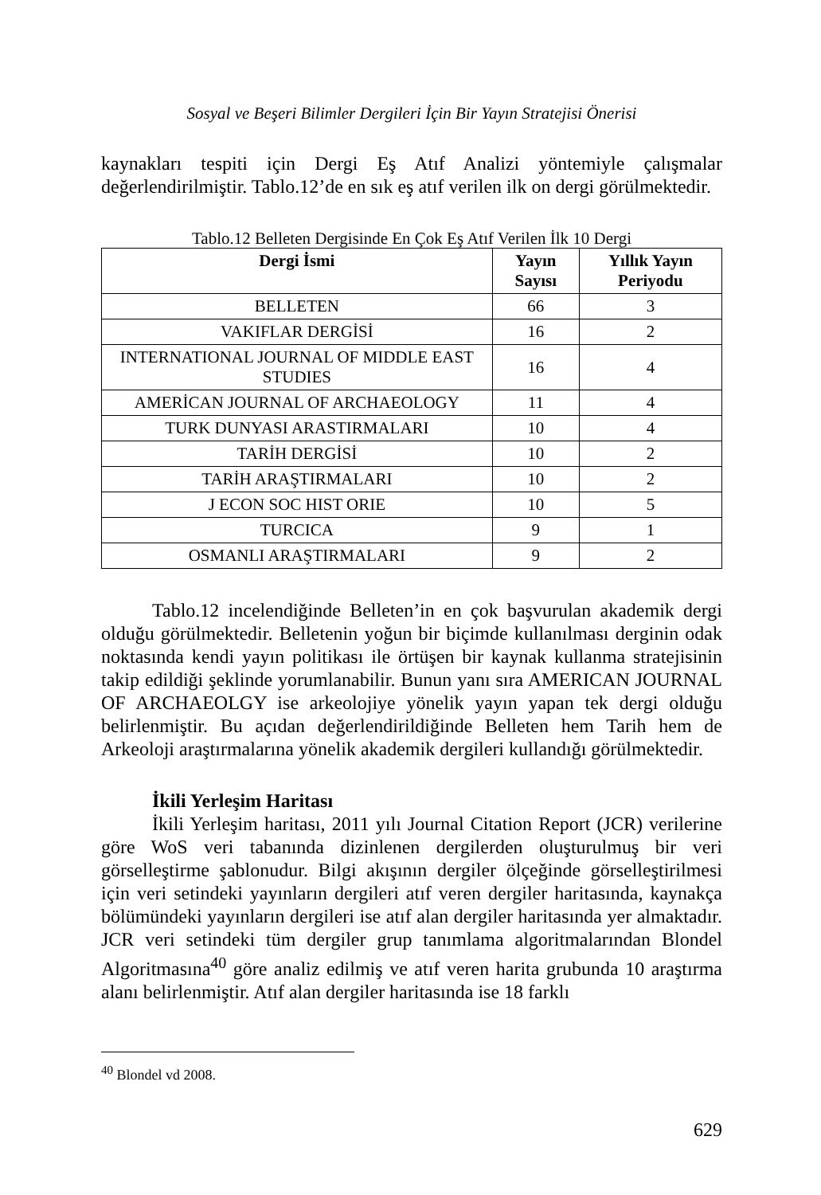Sosyal ve Beşeri Bilimler Dergileri İçin Bir Yayın Stratejisi Önerisi
kaynakları tespiti için Dergi Eş Atıf Analizi yöntemiyle çalışmalar değerlendirilmiştir. Tablo.12’de en sık eş atıf verilen ilk on dergi görülmektedir.
Tablo.12 Belleten Dergisinde En Çok Eş Atıf Verilen İlk 10 Dergi
| Dergi İsmi | Yayın Sayısı | Yıllık Yayın Periyodu |
| --- | --- | --- |
| BELLETEN | 66 | 3 |
| VAKIFLAR DERGİSİ | 16 | 2 |
| INTERNATIONAL JOURNAL OF MIDDLE EAST STUDIES | 16 | 4 |
| AMERİCAN JOURNAL OF ARCHAEOLOGY | 11 | 4 |
| TURK DUNYASI ARASTIRMALARI | 10 | 4 |
| TARİH DERGİSİ | 10 | 2 |
| TARİH ARAŞTIRMALARI | 10 | 2 |
| J ECON SOC HIST ORIE | 10 | 5 |
| TURCICA | 9 | 1 |
| OSMANLI ARAŞTIRMALARI | 9 | 2 |
Tablo.12 incelendiğinde Belleten’in en çok başvurulan akademik dergi olduğu görülmektedir. Belletenin yoğun bir biçimde kullanılması derginin odak noktasında kendi yayın politikası ile örtüşen bir kaynak kullanma stratejisinin takip edildiği şeklinde yorumlanabilir. Bunun yanı sıra AMERICAN JOURNAL OF ARCHAEOLGY ise arkeolojiye yönelik yayın yapan tek dergi olduğu belirlenmiştir. Bu açıdan değerlendirildiğinde Belleten hem Tarih hem de Arkeoloji araştırmalarına yönelik akademik dergileri kullandığı görülmektedir.
İkili Yerleşim Haritası
İkili Yerleşim haritası, 2011 yılı Journal Citation Report (JCR) verilerine göre WoS veri tabanında dizinlenen dergilerden oluşturulmuş bir veri görselleştirme şablonudur. Bilgi akışının dergiler ölçeğinde görselleştirilmesi için veri setindeki yayınların dergileri atıf veren dergiler haritasında, kaynakça bölümündeki yayınların dergileri ise atıf alan dergiler haritasında yer almaktadır. JCR veri setindeki tüm dergiler grup tanımlama algoritmalarından Blondel Algoritmasına<sup>40</sup> göre analiz edilmiş ve atıf veren harita grubunda 10 araştırma alanı belirlenmiştir. Atıf alan dergiler haritasında ise 18 farklı
<sup>40</sup> Blondel vd 2008.
629